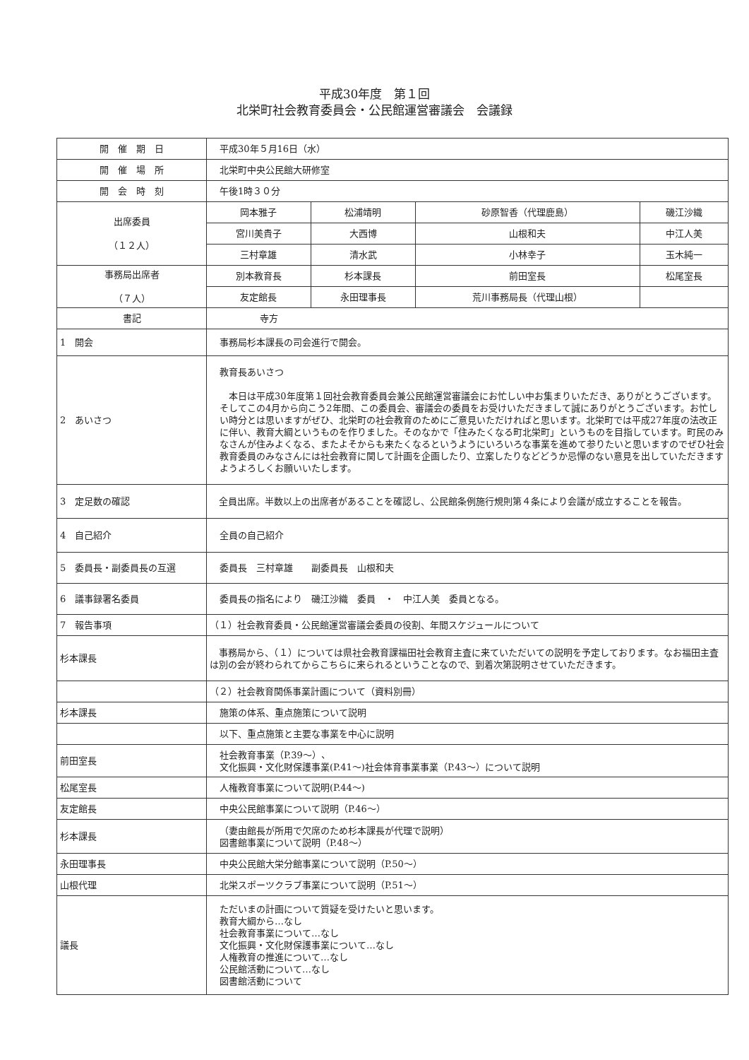平成30年度　第１回
北栄町社会教育委員会・公民館運営審議会　会議録
| 開 催 期 日 | 平成30年５月16日（水） | | | |
| 開 催 場 所 | 北栄町中央公民館大研修室 | | | |
| 開 会 時 刻 | 午後1時３０分 | | | |
| 出席委員 （１２人） | 岡本雅子 | 松浦靖明 | 砂原智香（代理鹿島） | 磯江沙織 |
| | 宮川美貴子 | 大西博 | 山根和夫 | 中江人美 |
| | 三村章雄 | 清水武 | 小林幸子 | 玉木純一 |
| 事務局出席者 （７人） | 別本教育長 | 杉本課長 | 前田室長 | 松尾室長 |
| | 友定館長 | 永田理事長 | 荒川事務局長（代理山根） | |
| 書記 | 寺方 | | | |
| 1 開会 | 事務局杉本課長の司会進行で開会。 | | | |
| 2 あいさつ | 教育長あいさつ 本日は平成30年度第１回社会教育委員会兼公民館運営審議会にお忙しい中お集まりいただき、ありがとうございます。そしてこの4月から向こう2年間、この委員会、審議会の委員をお受けいただきまして誠にありがとうございます。お忙しい時分とは思いますがぜひ、北栄町の社会教育のためにご意見いただければと思います。北栄町では平成27年度の法改正に伴い、教育大綱というものを作りました。そのなかで「住みたくなる町北栄町」というものを目指しています。町民のみなさんが住みよくなる、またよそからも来たくなるというようにいろいろな事業を進めて参りたいと思いますのでぜひ社会教育委員のみなさんには社会教育に関して計画を企画したり、立案したりなどどうか忌憚のない意見を出していただきますようよろしくお願いいたします。 | | | |
| 3 定足数の確認 | 全員出席。半数以上の出席者があることを確認し、公民館条例施行規則第４条により会議が成立することを報告。 | | | |
| 4 自己紹介 | 全員の自己紹介 | | | |
| 5 委員長・副委員長の互選 | 委員長 三村章雄 副委員長 山根和夫 | | | |
| 6 議事録署名委員 | 委員長の指名により 磯江沙織 委員 ・ 中江人美 委員となる。 | | | |
| 7 報告事項 | （１）社会教育委員・公民館運営審議会委員の役割、年間スケジュールについて | | | |
| 杉本課長 | 事務局から、（１）については県社会教育課福田社会教育主査に来ていただいての説明を予定しております。なお福田主査は別の会が終わられてからこちらに来られるということなので、到着次第説明させていただきます。 | | | |
| | （２）社会教育関係事業計画について（資料別冊） | | | |
| 杉本課長 | 施策の体系、重点施策について説明 | | | |
| | 以下、重点施策と主要な事業を中心に説明 | | | |
| 前田室長 | 社会教育事業（P.39～）、 文化振興・文化財保護事業(P.41～)社会体育事業事業（P.43～）について説明 | | | |
| 松尾室長 | 人権教育事業について説明(P.44～) | | | |
| 友定館長 | 中央公民館事業について説明（P.46～） | | | |
| 杉本課長 | （妻由館長が所用で欠席のため杉本課長が代理で説明） 図書館事業について説明（P.48～） | | | |
| 永田理事長 | 中央公民館大栄分館事業について説明（P.50～） | | | |
| 山根代理 | 北栄スポーツクラブ事業について説明（P.51～） | | | |
| 議長 | ただいまの計画について質疑を受けたいと思います。 教育大綱から…なし 社会教育事業について…なし 文化振興・文化財保護事業について…なし 人権教育の推進について…なし 公民館活動について…なし 図書館活動について | | | |